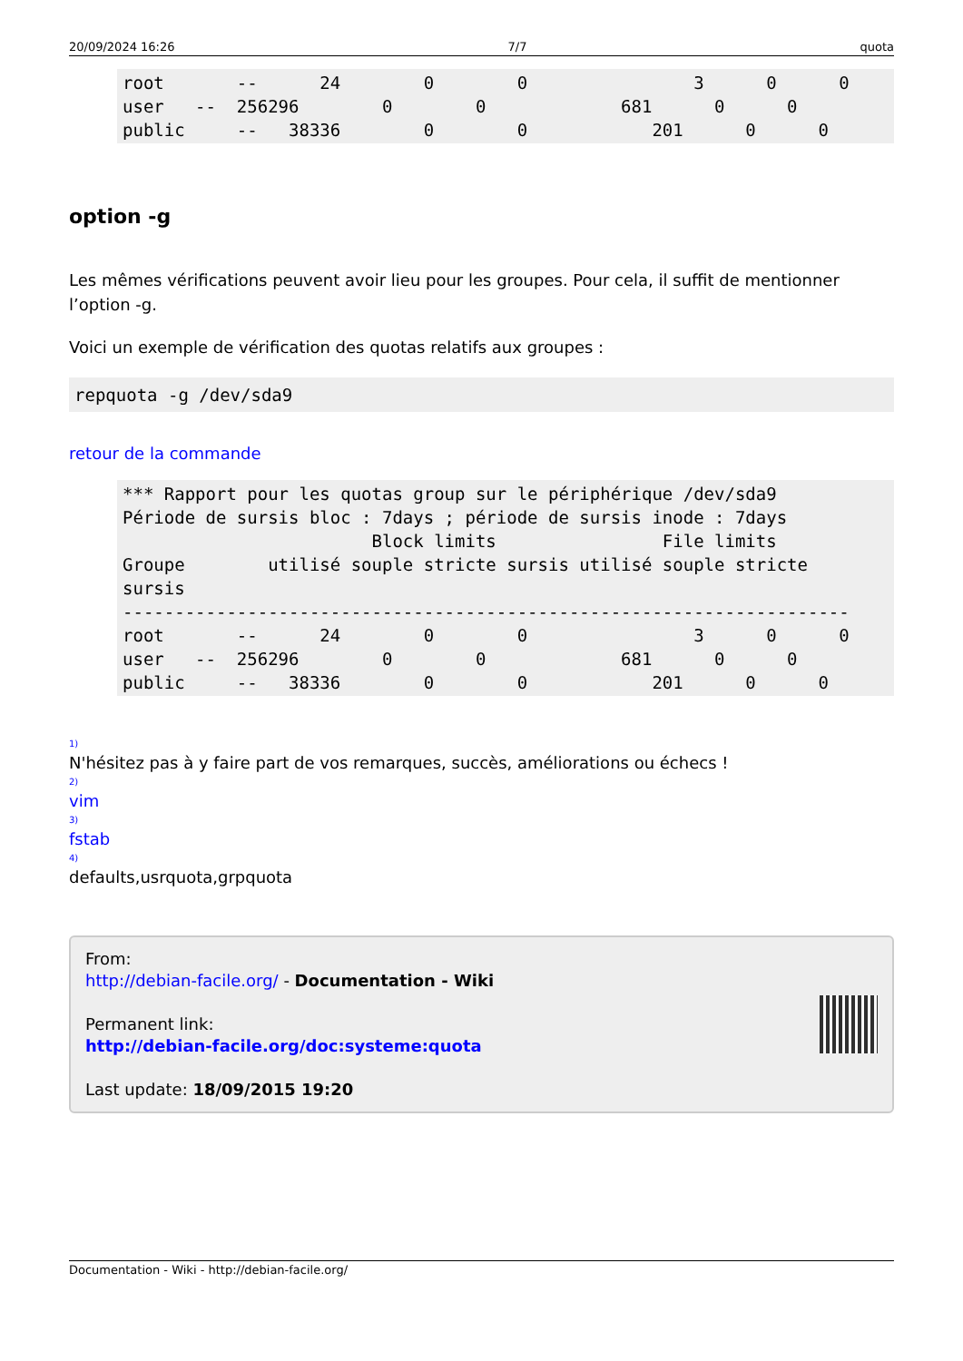20/09/2024 16:26 7/7 quota
root       --      24        0        0                3      0      0
user   --  256296        0        0             681      0      0
public     --   38336        0        0            201      0      0
option -g
Les mêmes vérifications peuvent avoir lieu pour les groupes. Pour cela, il suffit de mentionner l’option -g.
Voici un exemple de vérification des quotas relatifs aux groupes :
repquota -g /dev/sda9
retour de la commande
*** Rapport pour les quotas group sur le périphérique /dev/sda9
Période de sursis bloc : 7days ; période de sursis inode : 7days
                        Block limits                File limits
Groupe        utilisé souple stricte sursis utilisé souple stricte
sursis
----------------------------------------------------------------------
root       --      24        0        0                3      0      0
user   --  256296        0        0             681      0      0
public     --   38336        0        0            201      0      0
<sup>1)</sup>
N'hésitez pas à y faire part de vos remarques, succès, améliorations ou échecs !
<sup>2)</sup>
vim
<sup>3)</sup>
fstab
<sup>4)</sup>
defaults,usrquota,grpquota
From:
http://debian-facile.org/ - Documentation - Wiki
Permanent link:
http://debian-facile.org/doc:systeme:quota
Last update: 18/09/2015 19:20
Documentation - Wiki - http://debian-facile.org/